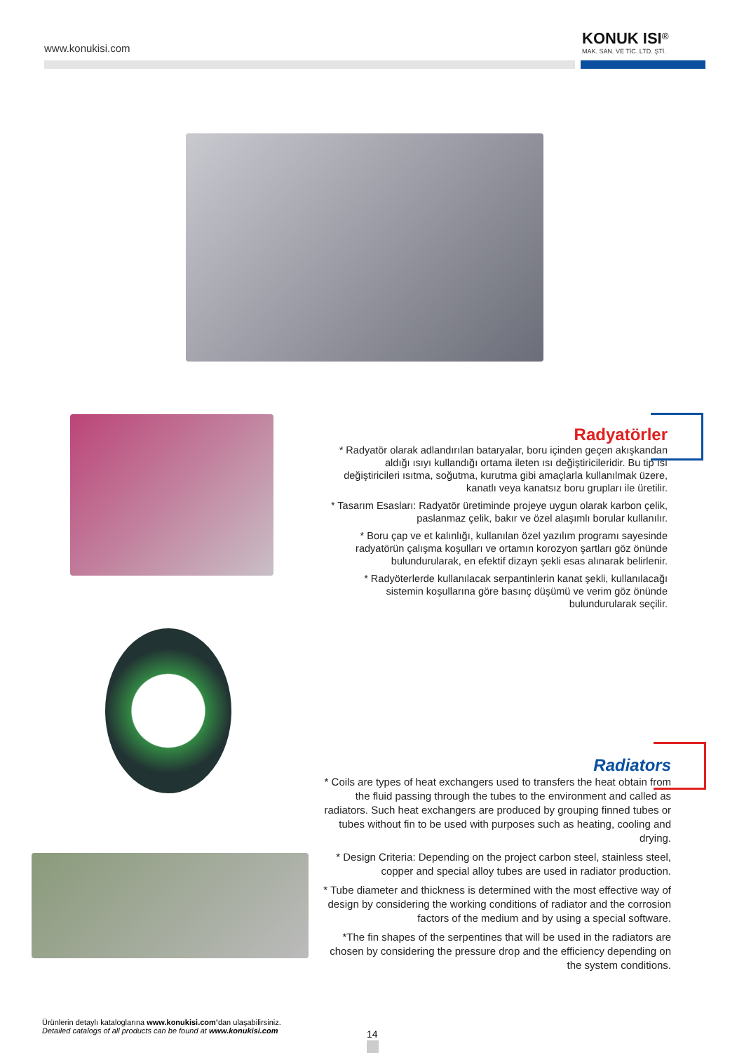www.konukisi.com
KONUK ISI<sup>®</sup>
MAK. SAN. VE TİC. LTD. ŞTİ.
Radyatörler
* Radyatör olarak adlandırılan bataryalar, boru içinden geçen akışkandan aldığı ısıyı kullandığı ortama ileten ısı değiştiricileridir. Bu tip ısı değiştiricileri ısıtma, soğutma, kurutma gibi amaçlarla kullanılmak üzere, kanatlı veya kanatsız boru grupları ile üretilir.
* Tasarım Esasları: Radyatör üretiminde projeye uygun olarak karbon çelik, paslanmaz çelik, bakır ve özel alaşımlı borular kullanılır.
* Boru çap ve et kalınlığı, kullanılan özel yazılım programı sayesinde radyatörün çalışma koşulları ve ortamın korozyon şartları göz önünde bulundurularak, en efektif dizayn şekli esas alınarak belirlenir.
* Radyöterlerde kullanılacak serpantinlerin kanat şekli, kullanılacağı sistemin koşullarına göre basınç düşümü ve verim göz önünde bulundurularak seçilir.
Radiators
* Coils are types of heat exchangers used to transfers the heat obtain from the fluid passing through the tubes to the environment and called as radiators. Such heat exchangers are produced by grouping finned tubes or tubes without fin to be used with purposes such as heating, cooling and drying.
* Design Criteria: Depending on the project carbon steel, stainless steel, copper and special alloy tubes are used in radiator production.
* Tube diameter and thickness is determined with the most effective way of design by considering the working conditions of radiator and the corrosion factors of the medium and by using a special software.
*The fin shapes of the serpentines that will be used in the radiators are chosen by considering the pressure drop and the efficiency depending on the system conditions.
Ürünlerin detaylı kataloglarına www.konukisi.com’dan ulaşabilirsiniz.
Detailed catalogs of all products can be found at www.konukisi.com
14